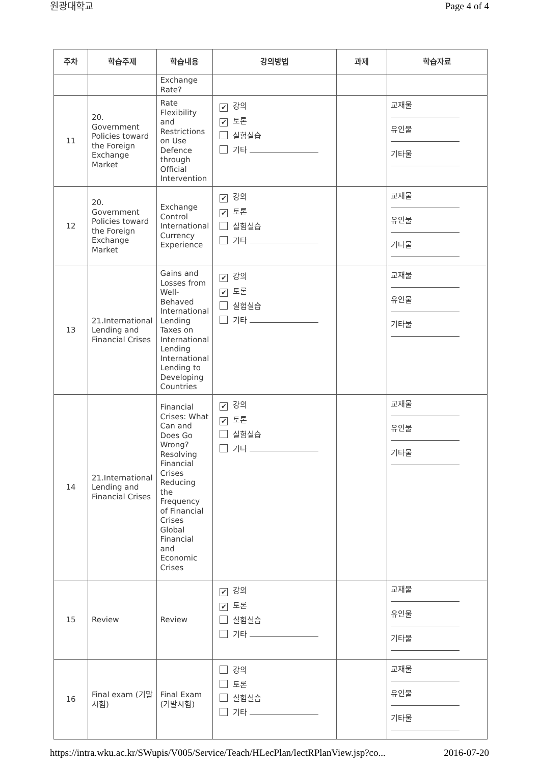원광대학교 Page 4 of 4
| 주차 | 학습주제 | 학습내용 | 강의방법 | 과제 | 학습자료 |
| --- | --- | --- | --- | --- | --- |
| | | Exchange Rate? | | | |
| 11 | 20. Government Policies toward the Foreign Exchange Market | Rate Flexibility and Restrictions on Use Defence through Official Intervention | ✔ 강의 ✔ 토론 실험실습 기타 | | 교재물 유인물 기타물 |
| 12 | 20. Government Policies toward the Foreign Exchange Market | Exchange Control International Currency Experience | ✔ 강의 ✔ 토론 실험실습 기타 | | 교재물 유인물 기타물 |
| 13 | 21.International Lending and Financial Crises | Gains and Losses from Well-Behaved International Lending Taxes on International Lending International Lending to Developing Countries | ✔ 강의 ✔ 토론 실험실습 기타 | | 교재물 유인물 기타물 |
| 14 | 21.International Lending and Financial Crises | Financial Crises: What Can and Does Go Wrong? Resolving Financial Crises Reducing the Frequency of Financial Crises Global Financial and Economic Crises | ✔ 강의 ✔ 토론 실험실습 기타 | | 교재물 유인물 기타물 |
| 15 | Review | Review | ✔ 강의 ✔ 토론 실험실습 기타 | | 교재물 유인물 기타물 |
| 16 | Final exam (기말시험) | Final Exam (기말시험) | 강의 토론 실험실습 기타 | | 교재물 유인물 기타물 |
https://intra.wku.ac.kr/SWupis/V005/Service/Teach/HLecPlan/lectRPlanView.jsp?co... 2016-07-20